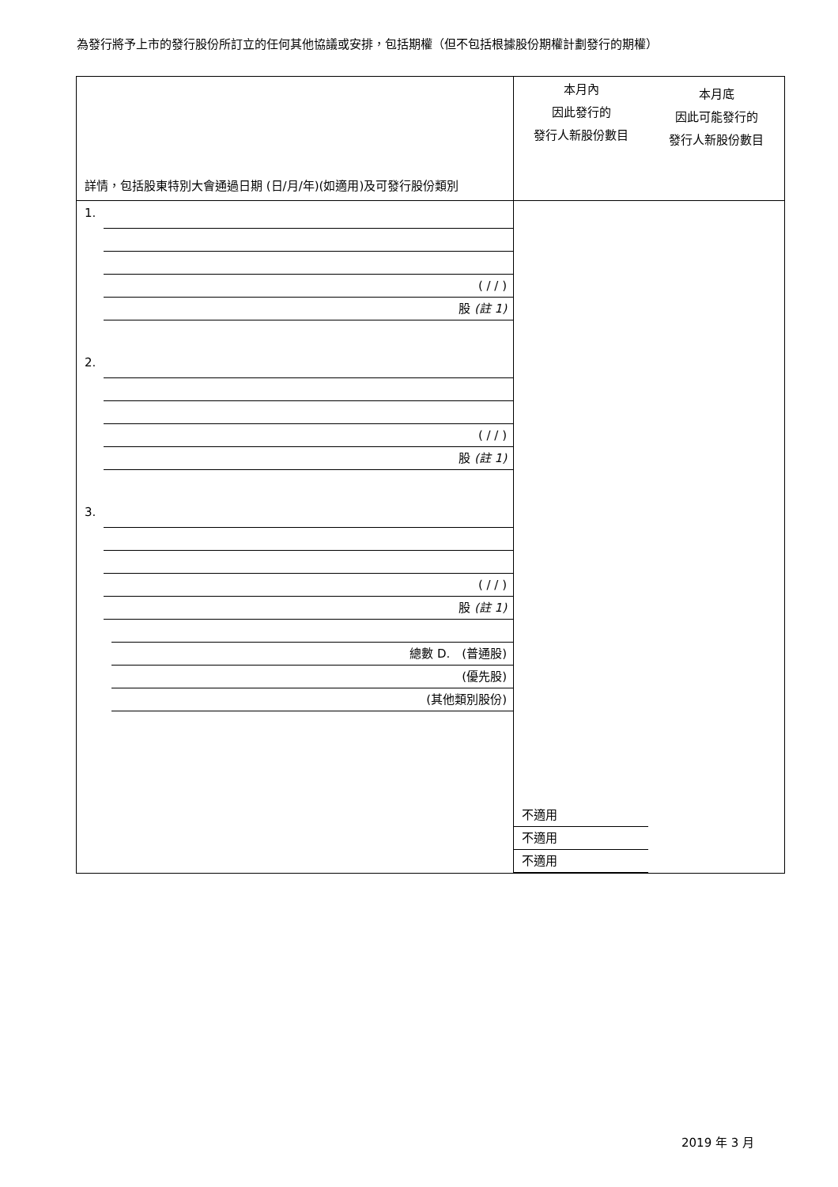為發行將予上市的發行股份所訂立的任何其他協議或安排，包括期權（但不包括根據股份期權計劃發行的期權）
| 詳情，包括股東特別大會通過日期 (日/月/年)(如適用)及可發行股份類別 | 本月內 因此發行的 發行人新股份數目 本月底 因此可能發行的 發行人新股份數目 | |
| 1. ( / / ) 股 (註 1) 2. ( / / ) 股 (註 1) 3. ( / / ) 股 (註 1) 總數 D. (普通股) (優先股) (其他類別股份) | 不適用 不適用 不適用 | |
2019 年 3 月